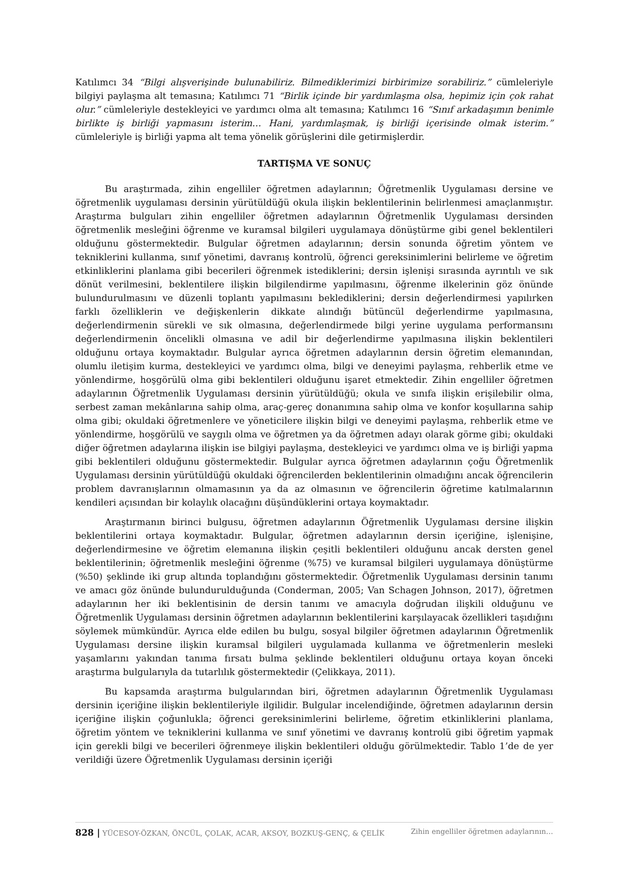Katılımcı 34 “Bilgi alışverişinde bulunabiliriz. Bilmediklerimizi birbirimize sorabiliriz.” cümleleriyle bilgiyi paylaşma alt temasına; Katılımcı 71 “Birlik içinde bir yardımlaşma olsa, hepimiz için çok rahat olur.” cümleleriyle destekleyici ve yardımcı olma alt temasına; Katılımcı 16 “Sınıf arkadaşımın benimle birlikte iş birliği yapmasını isterim… Hani, yardımlaşmak, iş birliği içerisinde olmak isterim.” cümleleriyle iş birliği yapma alt tema yönelik görüşlerini dile getirmişlerdir.
TARTIŞMA VE SONUÇ
Bu araştırmada, zihin engelliler öğretmen adaylarının; Öğretmenlik Uygulaması dersine ve öğretmenlik uygulaması dersinin yürütüldüğü okula ilişkin beklentilerinin belirlenmesi amaçlanmıştır. Araştırma bulguları zihin engelliler öğretmen adaylarının Öğretmenlik Uygulaması dersinden öğretmenlik mesleğini öğrenme ve kuramsal bilgileri uygulamaya dönüştürme gibi genel beklentileri olduğunu göstermektedir. Bulgular öğretmen adaylarının; dersin sonunda öğretim yöntem ve tekniklerini kullanma, sınıf yönetimi, davranış kontrolü, öğrenci gereksinimlerini belirleme ve öğretim etkinliklerini planlama gibi becerileri öğrenmek istediklerini; dersin işlenişi sırasında ayrıntılı ve sık dönüt verilmesini, beklentilere ilişkin bilgilendirme yapılmasını, öğrenme ilkelerinin göz önünde bulundurulmasını ve düzenli toplantı yapılmasını beklediklerini; dersin değerlendirmesi yapılırken farklı özelliklerin ve değişkenlerin dikkate alındığı bütüncül değerlendirme yapılmasına, değerlendirmenin sürekli ve sık olmasına, değerlendirmede bilgi yerine uygulama performansını değerlendirmenin öncelikli olmasına ve adil bir değerlendirme yapılmasına ilişkin beklentileri olduğunu ortaya koymaktadır. Bulgular ayrıca öğretmen adaylarının dersin öğretim elemanından, olumlu iletişim kurma, destekleyici ve yardımcı olma, bilgi ve deneyimi paylaşma, rehberlik etme ve yönlendirme, hoşgörülü olma gibi beklentileri olduğunu işaret etmektedir. Zihin engelliler öğretmen adaylarının Öğretmenlik Uygulaması dersinin yürütüldüğü; okula ve sınıfa ilişkin erişilebilir olma, serbest zaman mekânlarına sahip olma, araç-gereç donanımına sahip olma ve konfor koşullarına sahip olma gibi; okuldaki öğretmenlere ve yöneticilere ilişkin bilgi ve deneyimi paylaşma, rehberlik etme ve yönlendirme, hoşgörülü ve saygılı olma ve öğretmen ya da öğretmen adayı olarak görme gibi; okuldaki diğer öğretmen adaylarına ilişkin ise bilgiyi paylaşma, destekleyici ve yardımcı olma ve iş birliği yapma gibi beklentileri olduğunu göstermektedir. Bulgular ayrıca öğretmen adaylarının çoğu Öğretmenlik Uygulaması dersinin yürütüldüğü okuldaki öğrencilerden beklentilerinin olmadığını ancak öğrencilerin problem davranışlarının olmamasının ya da az olmasının ve öğrencilerin öğretime katılmalarının kendileri açısından bir kolaylık olacağını düşündüklerini ortaya koymaktadır.
Araştırmanın birinci bulgusu, öğretmen adaylarının Öğretmenlik Uygulaması dersine ilişkin beklentilerini ortaya koymaktadır. Bulgular, öğretmen adaylarının dersin içeriğine, işlenişine, değerlendirmesine ve öğretim elemanına ilişkin çeşitli beklentileri olduğunu ancak dersten genel beklentilerinin; öğretmenlik mesleğini öğrenme (%75) ve kuramsal bilgileri uygulamaya dönüştürme (%50) şeklinde iki grup altında toplandığını göstermektedir. Öğretmenlik Uygulaması dersinin tanımı ve amacı göz önünde bulundurulduğunda (Conderman, 2005; Van Schagen Johnson, 2017), öğretmen adaylarının her iki beklentisinin de dersin tanımı ve amacıyla doğrudan ilişkili olduğunu ve Öğretmenlik Uygulaması dersinin öğretmen adaylarının beklentilerini karşılayacak özellikleri taşıdığını söylemek mümkündür. Ayrıca elde edilen bu bulgu, sosyal bilgiler öğretmen adaylarının Öğretmenlik Uygulaması dersine ilişkin kuramsal bilgileri uygulamada kullanma ve öğretmenlerin mesleki yaşamlarını yakından tanıma fırsatı bulma şeklinde beklentileri olduğunu ortaya koyan önceki araştırma bulgularıyla da tutarlılık göstermektedir (Çelikkaya, 2011).
Bu kapsamda araştırma bulgularından biri, öğretmen adaylarının Öğretmenlik Uygulaması dersinin içeriğine ilişkin beklentileriyle ilgilidir. Bulgular incelendiğinde, öğretmen adaylarının dersin içeriğine ilişkin çoğunlukla; öğrenci gereksinimlerini belirleme, öğretim etkinliklerini planlama, öğretim yöntem ve tekniklerini kullanma ve sınıf yönetimi ve davranış kontrolü gibi öğretim yapmak için gerekli bilgi ve becerileri öğrenmeye ilişkin beklentileri olduğu görülmektedir. Tablo 1’de de yer verildiği üzere Öğretmenlik Uygulaması dersinin içeriği
828 | YÜCESOY-ÖZKAN, ÖNCÜL, ÇOLAK, ACAR, AKSOY, BOZKUŞ-GENÇ, & ÇELİK Zihin engelliler öğretmen adaylarının…